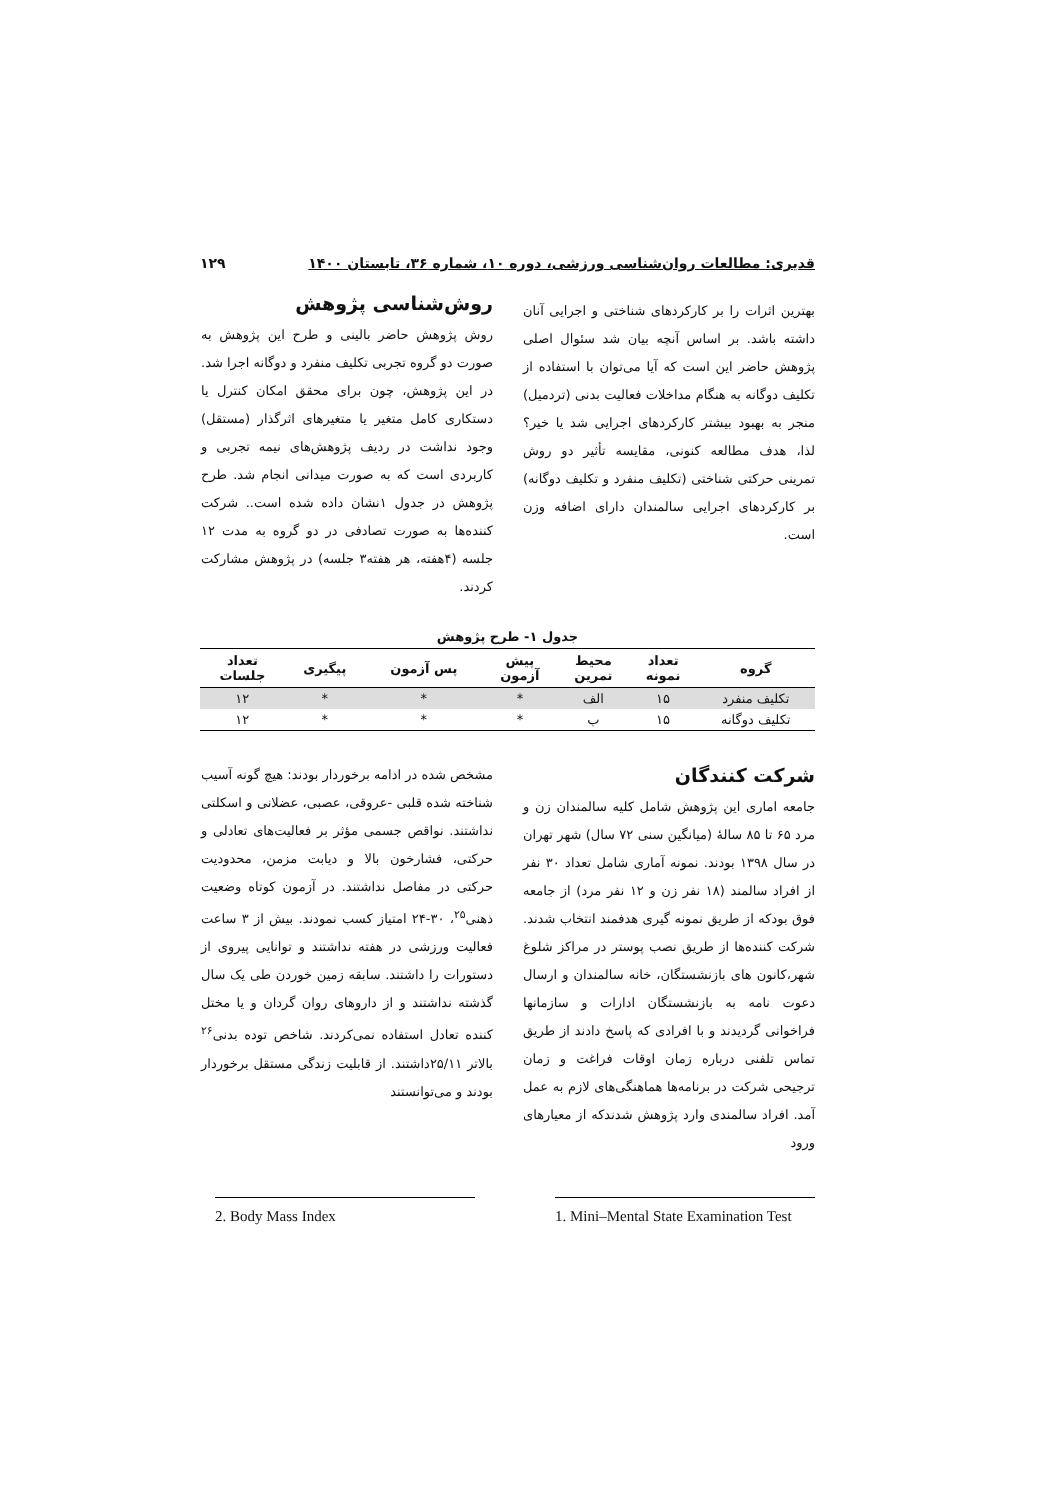قدیری: مطالعات روان‌شناسی ورزشی، دوره ۱۰، شماره ۳۶، تابستان ۱۴۰۰ ۱۲۹
بهترین اثرات را بر کارکردهای شناختی و اجرایی آنان داشته باشد. بر اساس آنچه بیان شد سئوال اصلی پژوهش حاضر این است که آیا می‌توان با استفاده از تکلیف دوگانه به هنگام مداخلات فعالیت بدنی (تردمیل) منجر به بهبود بیشتر کارکردهای اجرایی شد یا خیر؟ لذا، هدف مطالعه کنونی، مقایسه تأثیر دو روش تمرینی حرکتی شناختی (تکلیف منفرد و تکلیف دوگانه) بر کارکردهای اجرایی سالمندان دارای اضافه وزن است.
روش‌شناسی پژوهش
روش پژوهش حاضر بالینی و طرح این پژوهش به صورت دو گروه تجربی تکلیف منفرد و دوگانه اجرا شد. در این پژوهش، چون برای محقق امکان کنترل یا دستکاری کامل متغیر یا متغیرهای اثرگذار (مستقل) وجود نداشت در ردیف پژوهش‌های نیمه تجربی و کاربردی است که به صورت میدانی انجام شد. طرح پژوهش در جدول ۱نشان داده شده است.. شرکت کننده‌ها به صورت تصادفی در دو گروه به مدت ۱۲ جلسه (۴هفته، هر هفته۳ جلسه) در پژوهش مشارکت کردند.
جدول ۱- طرح پژوهش
| گروه | تعداد نمونه | محیط تمرین | پیش آزمون | پس آزمون | پیگیری | تعداد جلسات |
| --- | --- | --- | --- | --- | --- | --- |
| تکلیف منفرد | ۱۵ | الف | * | * | * | ۱۲ |
| تکلیف دوگانه | ۱۵ | ب | * | * | * | ۱۲ |
شرکت کنندگان
جامعه اماری این پژوهش شامل کلیه سالمندان زن و مرد ۶۵ تا ۸۵ سالهٔ (میانگین سنی ۷۲ سال) شهر تهران در سال ۱۳۹۸ بودند. نمونه آماری شامل تعداد ۳۰ نفر از افراد سالمند (۱۸ نفر زن و ۱۲ نفر مرد) از جامعه فوق بودکه از طریق نمونه گیری هدفمند انتخاب شدند. شرکت کننده‌ها از طریق نصب پوستر در مراکز شلوغ شهر،کانون های بازنشستگان، خانه سالمندان و ارسال دعوت نامه به بازنشستگان ادارات و سازمانها فراخوانی گردیدند و با افرادی که پاسخ دادند از طریق تماس تلفنی درباره زمان اوقات فراغت و زمان ترجیحی شرکت در برنامه‌ها هماهنگی‌های لازم به عمل آمد. افراد سالمندی وارد پژوهش شدندکه از معیارهای ورود
مشخص شده در ادامه برخوردار بودند: هیچ گونه آسیب شناخته شده قلبی -عروقی، عصبی، عضلانی و اسکلتی نداشتند. نواقص جسمی مؤثر بر فعالیت‌های تعادلی و حرکتی، فشارخون بالا و دیابت مزمن، محدودیت حرکتی در مفاصل نداشتند. در آزمون کوتاه وضعیت ذهنی<sup>۲۵</sup>، ۳۰-۲۴ امتیاز کسب نمودند. بیش از ۳ ساعت فعالیت ورزشی در هفته نداشتند و توانایی پیروی از دستورات را داشتند. سابقه زمین خوردن طی یک سال گذشته نداشتند و از داروهای روان گردان و یا مختل کننده تعادل استفاده نمی‌کردند. شاخص توده بدنی<sup>۲۶</sup> بالاتر ۲۵/۱۱داشتند. از قابلیت زندگی مستقل برخوردار بودند و می‌توانستند
1. Mini–Mental State Examination Test
2. Body Mass Index